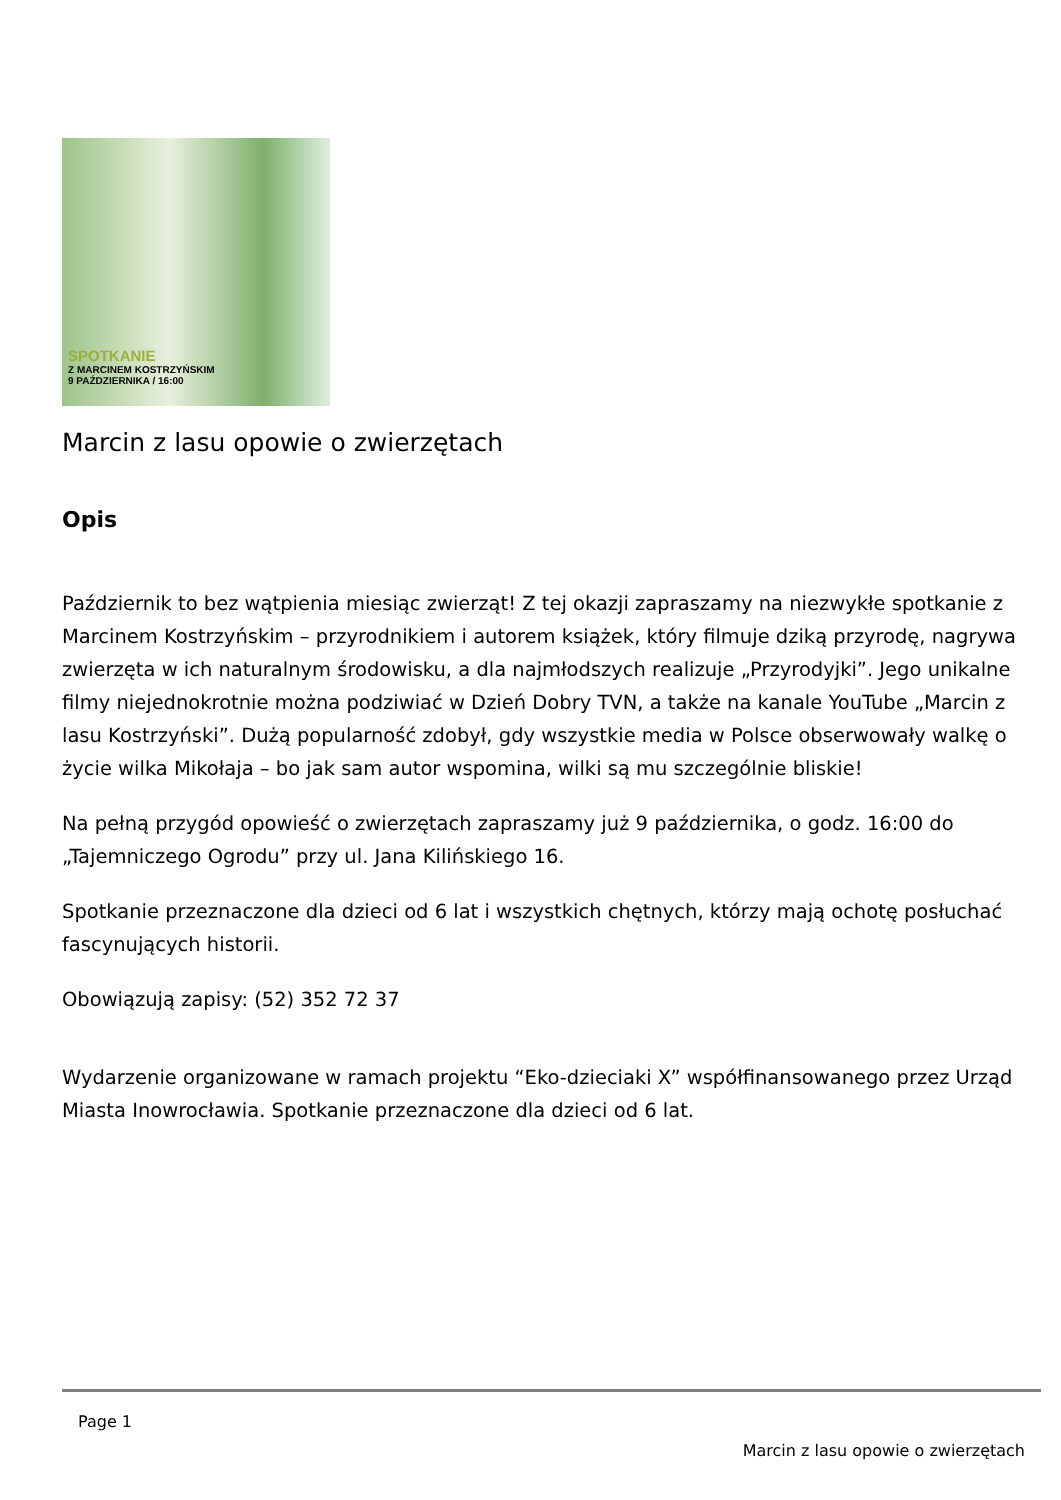SPOTKANIE
Z MARCINEM KOSTRZYŃSKIM
9 PAŹDZIERNIKA / 16:00
Marcin z lasu opowie o zwierzętach
Opis
Październik to bez wątpienia miesiąc zwierząt! Z tej okazji zapraszamy na niezwykłe spotkanie z Marcinem Kostrzyńskim – przyrodnikiem i autorem książek, który filmuje dziką przyrodę, nagrywa zwierzęta w ich naturalnym środowisku, a dla najmłodszych realizuje „Przyrodyjki”. Jego unikalne filmy niejednokrotnie można podziwiać w Dzień Dobry TVN, a także na kanale YouTube „Marcin z lasu Kostrzyński”. Dużą popularność zdobył, gdy wszystkie media w Polsce obserwowały walkę o życie wilka Mikołaja – bo jak sam autor wspomina, wilki są mu szczególnie bliskie!
Na pełną przygód opowieść o zwierzętach zapraszamy już 9 października, o godz. 16:00 do „Tajemniczego Ogrodu” przy ul. Jana Kilińskiego 16.
Spotkanie przeznaczone dla dzieci od 6 lat i wszystkich chętnych, którzy mają ochotę posłuchać fascynujących historii.
Obowiązują zapisy: (52) 352 72 37
Wydarzenie organizowane w ramach projektu “Eko-dzieciaki X” współfinansowanego przez Urząd Miasta Inowrocławia. Spotkanie przeznaczone dla dzieci od 6 lat.
Page 1
Marcin z lasu opowie o zwierzętach